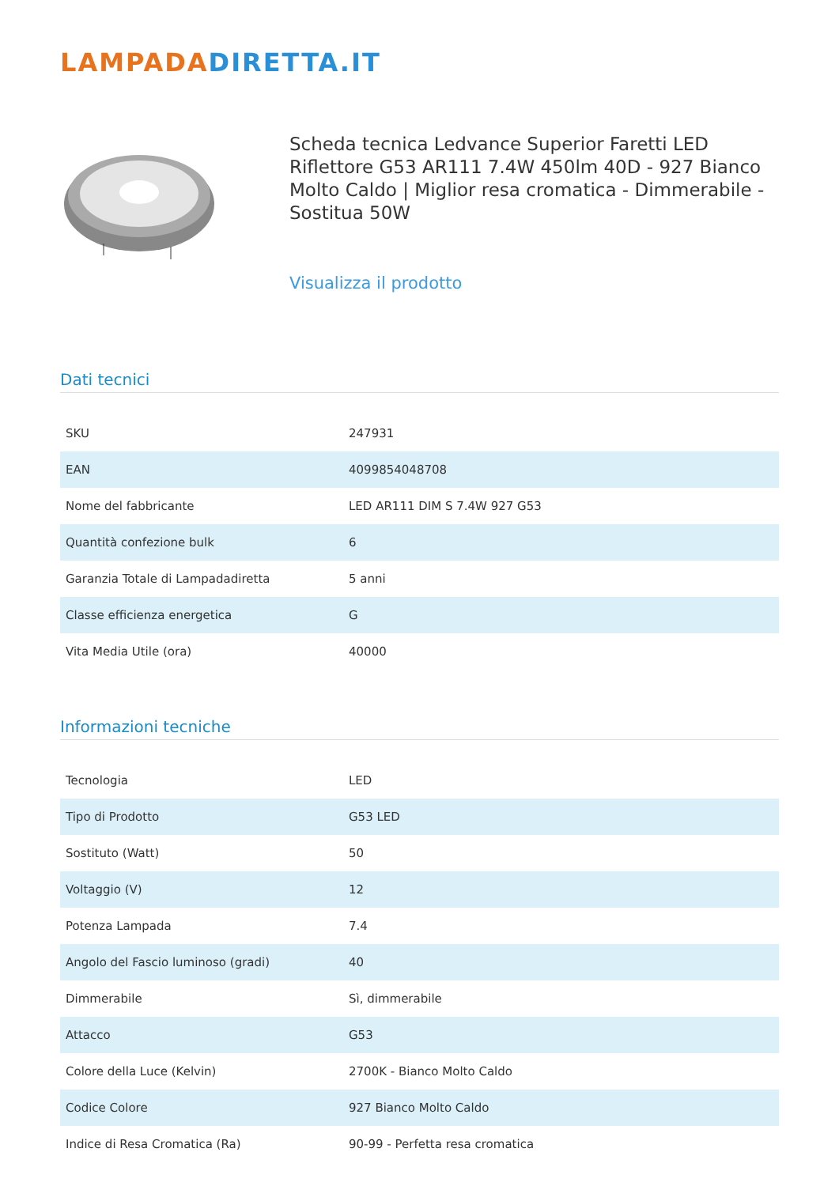LAMPADADIRETTA.IT
Scheda tecnica Ledvance Superior Faretti LED Riflettore G53 AR111 7.4W 450lm 40D - 927 Bianco Molto Caldo | Miglior resa cromatica - Dimmerabile - Sostitua 50W
Visualizza il prodotto
Dati tecnici
| SKU | 247931 |
| EAN | 4099854048708 |
| Nome del fabbricante | LED AR111 DIM S 7.4W 927 G53 |
| Quantità confezione bulk | 6 |
| Garanzia Totale di Lampadadiretta | 5 anni |
| Classe efficienza energetica | G |
| Vita Media Utile (ora) | 40000 |
Informazioni tecniche
| Tecnologia | LED |
| Tipo di Prodotto | G53 LED |
| Sostituto (Watt) | 50 |
| Voltaggio (V) | 12 |
| Potenza Lampada | 7.4 |
| Angolo del Fascio luminoso (gradi) | 40 |
| Dimmerabile | Sì, dimmerabile |
| Attacco | G53 |
| Colore della Luce (Kelvin) | 2700K - Bianco Molto Caldo |
| Codice Colore | 927 Bianco Molto Caldo |
| Indice di Resa Cromatica (Ra) | 90-99 - Perfetta resa cromatica |